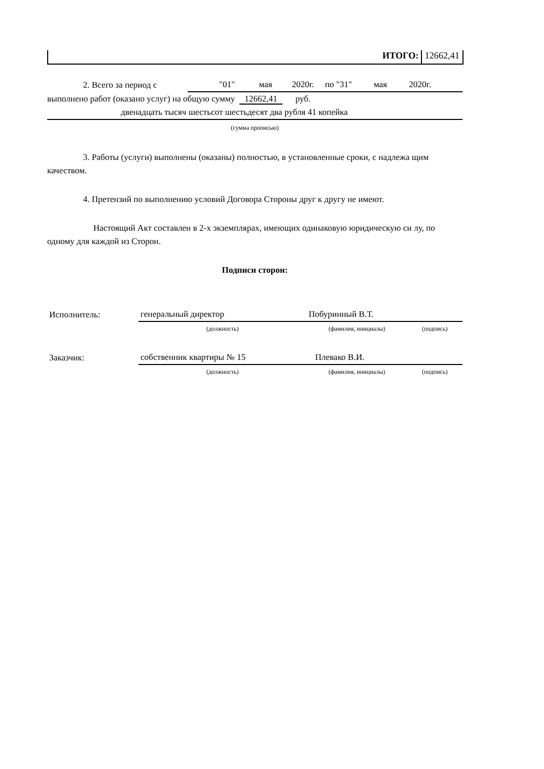ИТОГО: 12662,41
| 2. Всего за период с | "01" мая 2020г. по "31" мая 2020г. |
выполнено работ (оказано услуг) на общую сумму 12662,41 руб.
двенадцать тысяч шестьсот шестьдесят два рубля 41 копейка
(сумма прописью)
3. Работы (услуги) выполнены (оказаны) полностью, в установленные сроки, с надлежа щим качеством.
4. Претензий по выполнению условий Договора Стороны друг к другу не имеют.
Настоящий Акт составлен в 2-х экземплярах, имеющих одинаковую юридическую си лу, по одному для каждой из Сторон.
Подписи сторон:
| Исполнитель: | генеральный директор | Побуринный В.Т. | |
| | (должность) | (фамилия, инициалы) | (подпись) |
| Заказчик: | собственник квартиры № 15 | Плевако В.И. | |
| | (должность) | (фамилия, инициалы) | (подпись) |